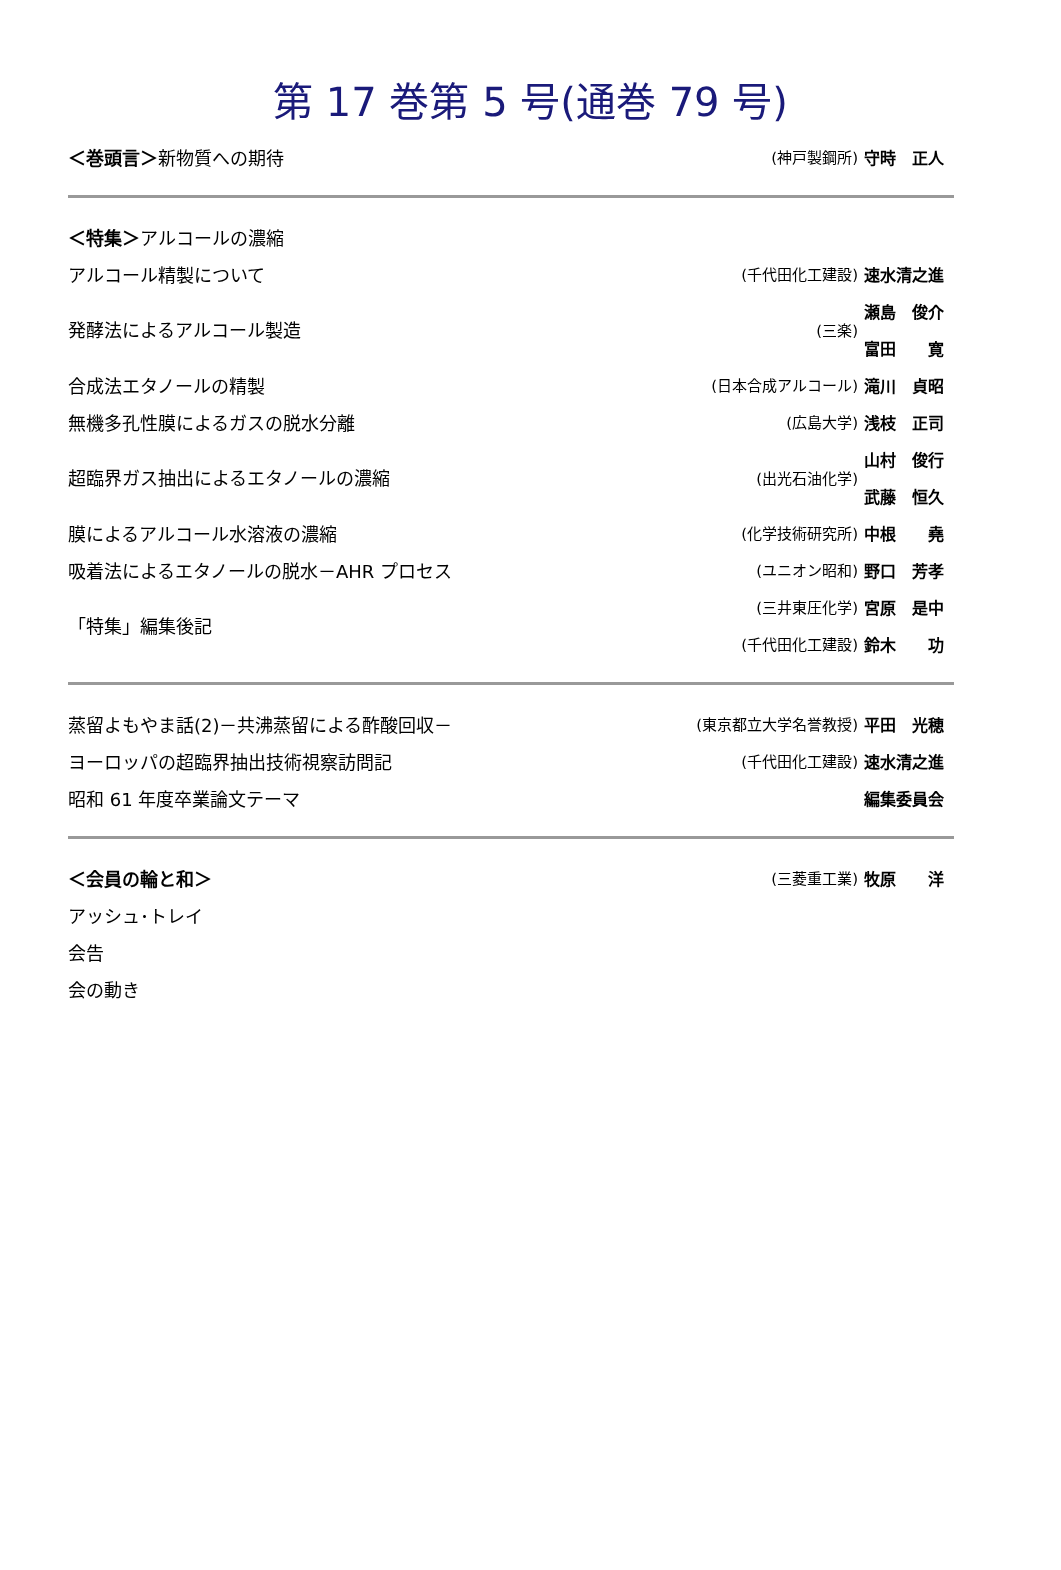第 17 巻第 5 号(通巻 79 号)
| ＜巻頭言＞ 新物質への期待 | (神戸製鋼所) | 守時 正人 |
| ＜特集＞ アルコールの濃縮 | | |
| アルコール精製について | (千代田化工建設) | 速水清之進 |
| 発酵法によるアルコール製造 | (三楽) | 瀬島 俊介 |
| | | 富田 寛 |
| 合成法エタノールの精製 | (日本合成アルコール) | 滝川 貞昭 |
| 無機多孔性膜によるガスの脱水分離 | (広島大学) | 浅枝 正司 |
| 超臨界ガス抽出によるエタノールの濃縮 | (出光石油化学) | 山村 俊行 |
| | | 武藤 恒久 |
| 膜によるアルコール水溶液の濃縮 | (化学技術研究所) | 中根 堯 |
| 吸着法によるエタノールの脱水－AHR プロセス | (ユニオン昭和) | 野口 芳孝 |
| 「特集」編集後記 | (三井東圧化学) | 宮原 是中 |
| | (千代田化工建設) | 鈴木 功 |
| 蒸留よもやま話(2)－共沸蒸留による酢酸回収－ | (東京都立大学名誉教授) | 平田 光穂 |
| ヨーロッパの超臨界抽出技術視察訪問記 | (千代田化工建設) | 速水清之進 |
| 昭和 61 年度卒業論文テーマ | | 編集委員会 |
| ＜会員の輪と和＞ | (三菱重工業) | 牧原 洋 |
| アッシュ･トレイ | | |
| 会告 | | |
| 会の動き | | |